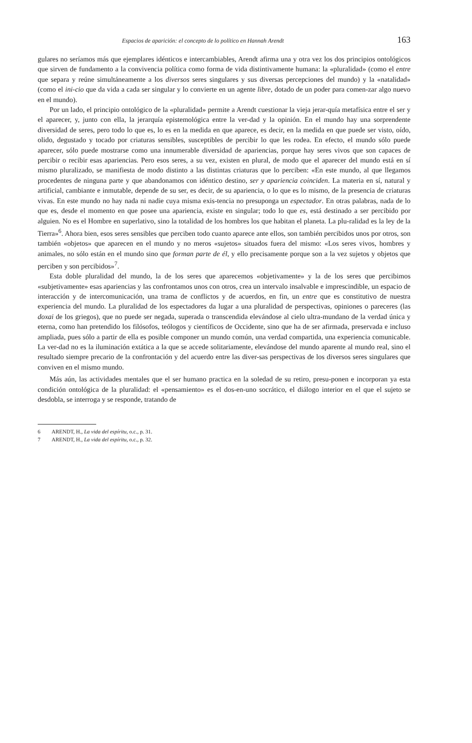Espacios de aparición: el concepto de lo político en Hannah Arendt 163
gulares no seríamos más que ejemplares idénticos e intercambiables, Arendt afirma una y otra vez los dos principios ontológicos que sirven de fundamento a la convivencia política como forma de vida distintivamente humana: la «pluralidad» (como el entre que separa y reúne simultáneamente a los diversos seres singulares y sus diversas percepciones del mundo) y la «natalidad» (como el ini-cio que da vida a cada ser singular y lo convierte en un agente libre, dotado de un poder para comen-zar algo nuevo en el mundo).
Por un lado, el principio ontológico de la «pluralidad» permite a Arendt cuestionar la vieja jerar-quía metafísica entre el ser y el aparecer, y, junto con ella, la jerarquía epistemológica entre la ver-dad y la opinión. En el mundo hay una sorprendente diversidad de seres, pero todo lo que es, lo es en la medida en que aparece, es decir, en la medida en que puede ser visto, oído, olido, degustado y tocado por criaturas sensibles, susceptibles de percibir lo que les rodea. En efecto, el mundo sólo puede aparecer, sólo puede mostrarse como una innumerable diversidad de apariencias, porque hay seres vivos que son capaces de percibir o recibir esas apariencias. Pero esos seres, a su vez, existen en plural, de modo que el aparecer del mundo está en sí mismo pluralizado, se manifiesta de modo distinto a las distintas criaturas que lo perciben: «En este mundo, al que llegamos procedentes de ninguna parte y que abandonamos con idéntico destino, ser y apariencia coinciden. La materia en sí, natural y artificial, cambiante e inmutable, depende de su ser, es decir, de su apariencia, o lo que es lo mismo, de la presencia de criaturas vivas. En este mundo no hay nada ni nadie cuya misma exis-tencia no presuponga un espectador. En otras palabras, nada de lo que es, desde el momento en que posee una apariencia, existe en singular; todo lo que es, está destinado a ser percibido por alguien. No es el Hombre en superlativo, sino la totalidad de los hombres los que habitan el planeta. La plu-ralidad es la ley de la Tierra»<sup>6</sup>. Ahora bien, esos seres sensibles que perciben todo cuanto aparece ante ellos, son también percibidos unos por otros, son también «objetos» que aparecen en el mundo y no meros «sujetos» situados fuera del mismo: «Los seres vivos, hombres y animales, no sólo están en el mundo sino que forman parte de él, y ello precisamente porque son a la vez sujetos y objetos que perciben y son percibidos»<sup>7</sup>.
Esta doble pluralidad del mundo, la de los seres que aparecemos «objetivamente» y la de los seres que percibimos «subjetivamente» esas apariencias y las confrontamos unos con otros, crea un intervalo insalvable e imprescindible, un espacio de interacción y de intercomunicación, una trama de conflictos y de acuerdos, en fin, un entre que es constitutivo de nuestra experiencia del mundo. La pluralidad de los espectadores da lugar a una pluralidad de perspectivas, opiniones o pareceres (las doxai de los griegos), que no puede ser negada, superada o transcendida elevándose al cielo ultra-mundano de la verdad única y eterna, como han pretendido los filósofos, teólogos y científicos de Occidente, sino que ha de ser afirmada, preservada e incluso ampliada, pues sólo a partir de ella es posible componer un mundo común, una verdad compartida, una experiencia comunicable. La ver-dad no es la iluminación extática a la que se accede solitariamente, elevándose del mundo aparente al mundo real, sino el resultado siempre precario de la confrontación y del acuerdo entre las diver-sas perspectivas de los diversos seres singulares que conviven en el mismo mundo.
Más aún, las actividades mentales que el ser humano practica en la soledad de su retiro, presu-ponen e incorporan ya esta condición ontológica de la pluralidad: el «pensamiento» es el dos-en-uno socrático, el diálogo interior en el que el sujeto se desdobla, se interroga y se responde, tratando de
6 ARENDT, H., La vida del espíritu, o.c., p. 31.
7 ARENDT, H., La vida del espíritu, o.c., p. 32.